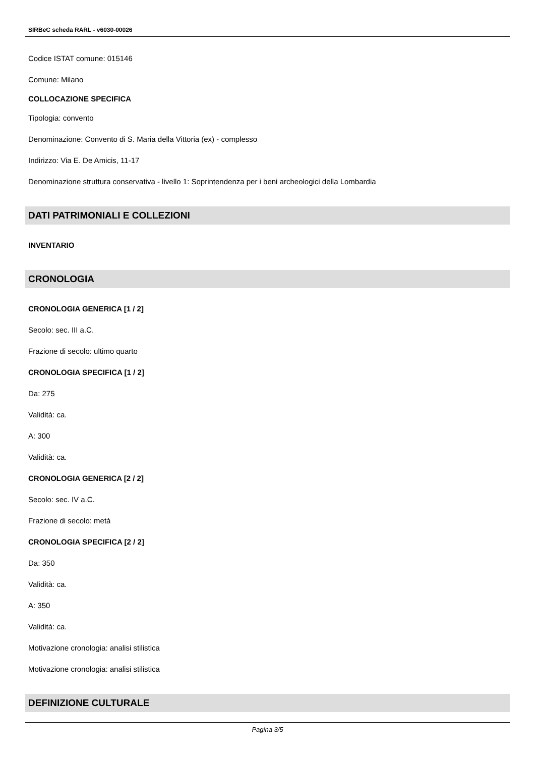SIRBeC scheda RARL - v6030-00026
Codice ISTAT comune: 015146
Comune: Milano
COLLOCAZIONE SPECIFICA
Tipologia: convento
Denominazione: Convento di S. Maria della Vittoria (ex) - complesso
Indirizzo: Via E. De Amicis, 11-17
Denominazione struttura conservativa - livello 1: Soprintendenza per i beni archeologici della Lombardia
DATI PATRIMONIALI E COLLEZIONI
INVENTARIO
CRONOLOGIA
CRONOLOGIA GENERICA [1 / 2]
Secolo: sec. III a.C.
Frazione di secolo: ultimo quarto
CRONOLOGIA SPECIFICA [1 / 2]
Da: 275
Validità: ca.
A: 300
Validità: ca.
CRONOLOGIA GENERICA [2 / 2]
Secolo: sec. IV a.C.
Frazione di secolo: metà
CRONOLOGIA SPECIFICA [2 / 2]
Da: 350
Validità: ca.
A: 350
Validità: ca.
Motivazione cronologia: analisi stilistica
Motivazione cronologia: analisi stilistica
DEFINIZIONE CULTURALE
Pagina 3/5